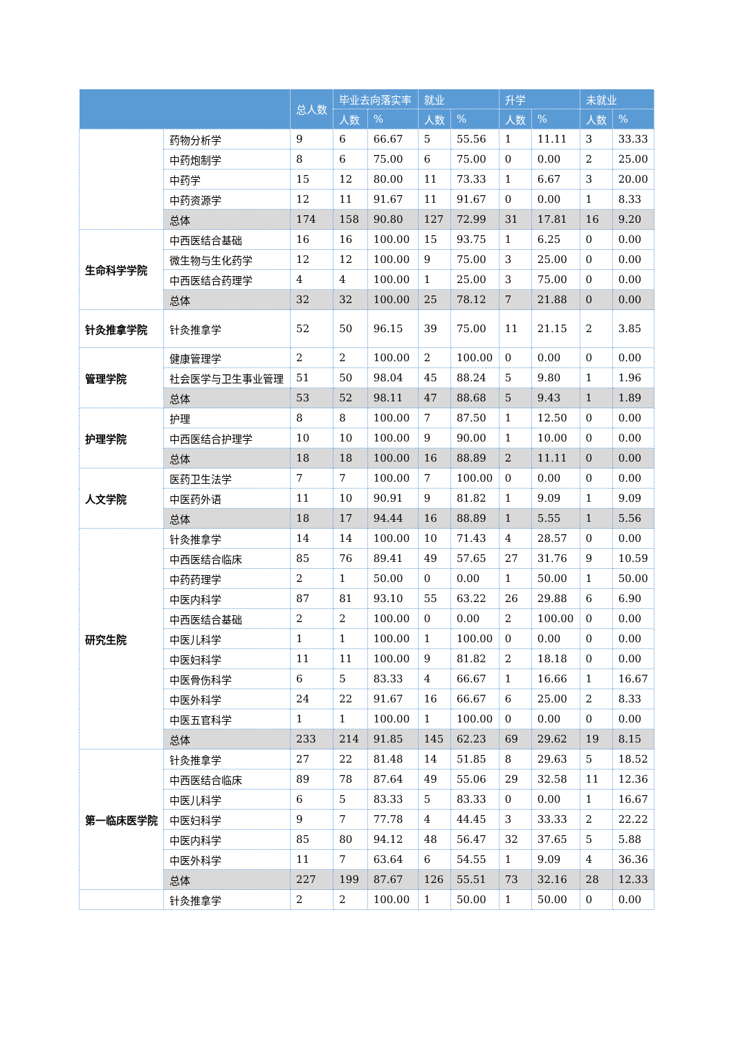| | | 总人数 | 毕业去向落实率 | | 就业 | | 升学 | | 未就业 | |
| --- | --- | --- | --- | --- | --- | --- | --- | --- | --- | --- |
| | | | 人数 | % | 人数 | % | 人数 | % | 人数 | % |
| | 药物分析学 | 9 | 6 | 66.67 | 5 | 55.56 | 1 | 11.11 | 3 | 33.33 |
| | 中药炮制学 | 8 | 6 | 75.00 | 6 | 75.00 | 0 | 0.00 | 2 | 25.00 |
| | 中药学 | 15 | 12 | 80.00 | 11 | 73.33 | 1 | 6.67 | 3 | 20.00 |
| | 中药资源学 | 12 | 11 | 91.67 | 11 | 91.67 | 0 | 0.00 | 1 | 8.33 |
| | 总体 | 174 | 158 | 90.80 | 127 | 72.99 | 31 | 17.81 | 16 | 9.20 |
| 生命科学学院 | 中西医结合基础 | 16 | 16 | 100.00 | 15 | 93.75 | 1 | 6.25 | 0 | 0.00 |
| | 微生物与生化药学 | 12 | 12 | 100.00 | 9 | 75.00 | 3 | 25.00 | 0 | 0.00 |
| | 中西医结合药理学 | 4 | 4 | 100.00 | 1 | 25.00 | 3 | 75.00 | 0 | 0.00 |
| | 总体 | 32 | 32 | 100.00 | 25 | 78.12 | 7 | 21.88 | 0 | 0.00 |
| 针灸推拿学院 | 针灸推拿学 | 52 | 50 | 96.15 | 39 | 75.00 | 11 | 21.15 | 2 | 3.85 |
| 管理学院 | 健康管理学 | 2 | 2 | 100.00 | 2 | 100.00 | 0 | 0.00 | 0 | 0.00 |
| | 社会医学与卫生事业管理 | 51 | 50 | 98.04 | 45 | 88.24 | 5 | 9.80 | 1 | 1.96 |
| | 总体 | 53 | 52 | 98.11 | 47 | 88.68 | 5 | 9.43 | 1 | 1.89 |
| 护理学院 | 护理 | 8 | 8 | 100.00 | 7 | 87.50 | 1 | 12.50 | 0 | 0.00 |
| | 中西医结合护理学 | 10 | 10 | 100.00 | 9 | 90.00 | 1 | 10.00 | 0 | 0.00 |
| | 总体 | 18 | 18 | 100.00 | 16 | 88.89 | 2 | 11.11 | 0 | 0.00 |
| 人文学院 | 医药卫生法学 | 7 | 7 | 100.00 | 7 | 100.00 | 0 | 0.00 | 0 | 0.00 |
| | 中医药外语 | 11 | 10 | 90.91 | 9 | 81.82 | 1 | 9.09 | 1 | 9.09 |
| | 总体 | 18 | 17 | 94.44 | 16 | 88.89 | 1 | 5.55 | 1 | 5.56 |
| 研究生院 | 针灸推拿学 | 14 | 14 | 100.00 | 10 | 71.43 | 4 | 28.57 | 0 | 0.00 |
| | 中西医结合临床 | 85 | 76 | 89.41 | 49 | 57.65 | 27 | 31.76 | 9 | 10.59 |
| | 中药药理学 | 2 | 1 | 50.00 | 0 | 0.00 | 1 | 50.00 | 1 | 50.00 |
| | 中医内科学 | 87 | 81 | 93.10 | 55 | 63.22 | 26 | 29.88 | 6 | 6.90 |
| | 中西医结合基础 | 2 | 2 | 100.00 | 0 | 0.00 | 2 | 100.00 | 0 | 0.00 |
| | 中医儿科学 | 1 | 1 | 100.00 | 1 | 100.00 | 0 | 0.00 | 0 | 0.00 |
| | 中医妇科学 | 11 | 11 | 100.00 | 9 | 81.82 | 2 | 18.18 | 0 | 0.00 |
| | 中医骨伤科学 | 6 | 5 | 83.33 | 4 | 66.67 | 1 | 16.66 | 1 | 16.67 |
| | 中医外科学 | 24 | 22 | 91.67 | 16 | 66.67 | 6 | 25.00 | 2 | 8.33 |
| | 中医五官科学 | 1 | 1 | 100.00 | 1 | 100.00 | 0 | 0.00 | 0 | 0.00 |
| | 总体 | 233 | 214 | 91.85 | 145 | 62.23 | 69 | 29.62 | 19 | 8.15 |
| 第一临床医学院 | 针灸推拿学 | 27 | 22 | 81.48 | 14 | 51.85 | 8 | 29.63 | 5 | 18.52 |
| | 中西医结合临床 | 89 | 78 | 87.64 | 49 | 55.06 | 29 | 32.58 | 11 | 12.36 |
| | 中医儿科学 | 6 | 5 | 83.33 | 5 | 83.33 | 0 | 0.00 | 1 | 16.67 |
| | 中医妇科学 | 9 | 7 | 77.78 | 4 | 44.45 | 3 | 33.33 | 2 | 22.22 |
| | 中医内科学 | 85 | 80 | 94.12 | 48 | 56.47 | 32 | 37.65 | 5 | 5.88 |
| | 中医外科学 | 11 | 7 | 63.64 | 6 | 54.55 | 1 | 9.09 | 4 | 36.36 |
| | 总体 | 227 | 199 | 87.67 | 126 | 55.51 | 73 | 32.16 | 28 | 12.33 |
| | 针灸推拿学 | 2 | 2 | 100.00 | 1 | 50.00 | 1 | 50.00 | 0 | 0.00 |